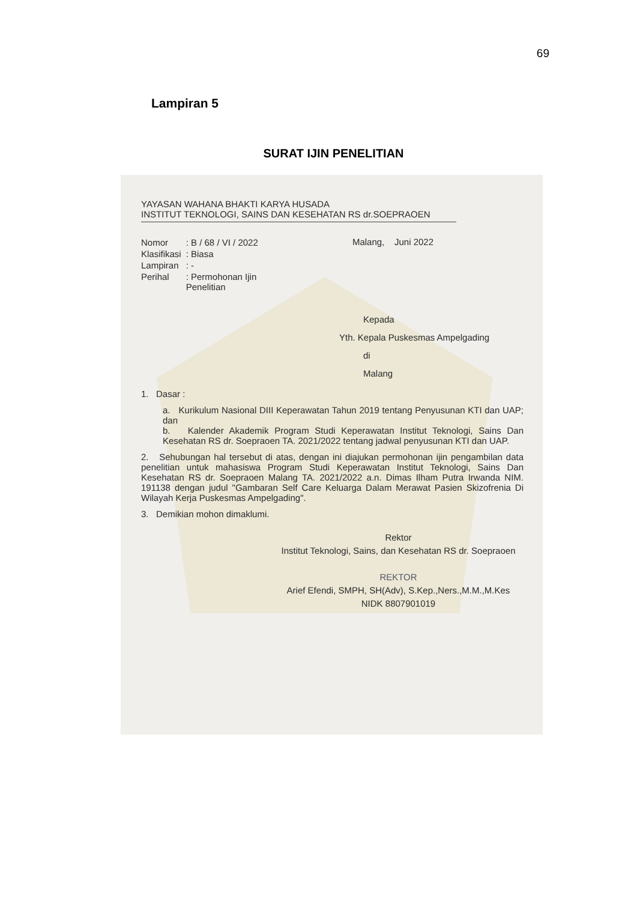69
Lampiran 5
SURAT IJIN PENELITIAN
YAYASAN WAHANA BHAKTI KARYA HUSADA
INSTITUT TEKNOLOGI, SAINS DAN KESEHATAN RS dr.SOEPRAOEN
| Nomor | : B / 68 / VI / 2022 |
| Klasifikasi | : Biasa |
| Lampiran | : - |
| Perihal | : Permohonan Ijin Penelitian |
Malang, Juni 2022
Kepada
Yth. Kepala Puskesmas Ampelgading
di
Malang
1. Dasar :
a. Kurikulum Nasional DIII Keperawatan Tahun 2019 tentang Penyusunan KTI dan UAP; dan
b. Kalender Akademik Program Studi Keperawatan Institut Teknologi, Sains Dan Kesehatan RS dr. Soepraoen TA. 2021/2022 tentang jadwal penyusunan KTI dan UAP.
2. Sehubungan hal tersebut di atas, dengan ini diajukan permohonan ijin pengambilan data penelitian untuk mahasiswa Program Studi Keperawatan Institut Teknologi, Sains Dan Kesehatan RS dr. Soepraoen Malang TA. 2021/2022 a.n. Dimas Ilham Putra Irwanda NIM. 191138 dengan judul "Gambaran Self Care Keluarga Dalam Merawat Pasien Skizofrenia Di Wilayah Kerja Puskesmas Ampelgading".
3. Demikian mohon dimaklumi.
Rektor
Institut Teknologi, Sains, dan Kesehatan RS dr. Soepraoen
REKTOR
Arief Efendi, SMPH, SH(Adv), S.Kep.,Ners.,M.M.,M.Kes
NIDK 8807901019